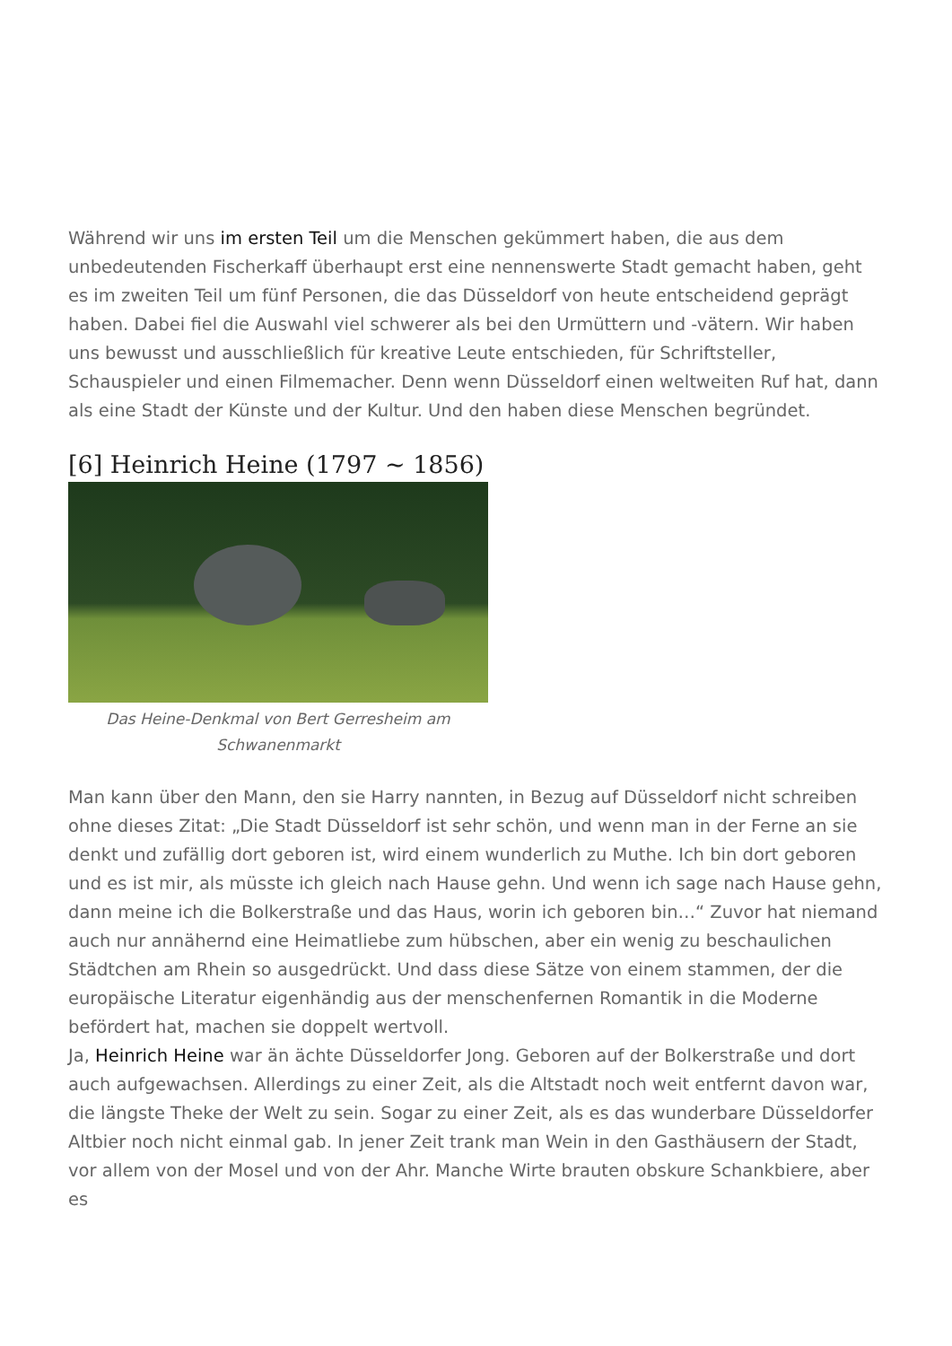Während wir uns im ersten Teil um die Menschen gekümmert haben, die aus dem unbedeutenden Fischerkaff überhaupt erst eine nennenswerte Stadt gemacht haben, geht es im zweiten Teil um fünf Personen, die das Düsseldorf von heute entscheidend geprägt haben. Dabei fiel die Auswahl viel schwerer als bei den Urmüttern und -vätern. Wir haben uns bewusst und ausschließlich für kreative Leute entschieden, für Schriftsteller, Schauspieler und einen Filmemacher. Denn wenn Düsseldorf einen weltweiten Ruf hat, dann als eine Stadt der Künste und der Kultur. Und den haben diese Menschen begründet.
[6] Heinrich Heine (1797 ~ 1856)
Das Heine-Denkmal von Bert Gerresheim am Schwanenmarkt
Man kann über den Mann, den sie Harry nannten, in Bezug auf Düsseldorf nicht schreiben ohne dieses Zitat: „Die Stadt Düsseldorf ist sehr schön, und wenn man in der Ferne an sie denkt und zufällig dort geboren ist, wird einem wunderlich zu Muthe. Ich bin dort geboren und es ist mir, als müsste ich gleich nach Hause gehn. Und wenn ich sage nach Hause gehn, dann meine ich die Bolkerstraße und das Haus, worin ich geboren bin…“ Zuvor hat niemand auch nur annähernd eine Heimatliebe zum hübschen, aber ein wenig zu beschaulichen Städtchen am Rhein so ausgedrückt. Und dass diese Sätze von einem stammen, der die europäische Literatur eigenhändig aus der menschenfernen Romantik in die Moderne befördert hat, machen sie doppelt wertvoll.
Ja, Heinrich Heine war än ächte Düsseldorfer Jong. Geboren auf der Bolkerstraße und dort auch aufgewachsen. Allerdings zu einer Zeit, als die Altstadt noch weit entfernt davon war, die längste Theke der Welt zu sein. Sogar zu einer Zeit, als es das wunderbare Düsseldorfer Altbier noch nicht einmal gab. In jener Zeit trank man Wein in den Gasthäusern der Stadt, vor allem von der Mosel und von der Ahr. Manche Wirte brauten obskure Schankbiere, aber es